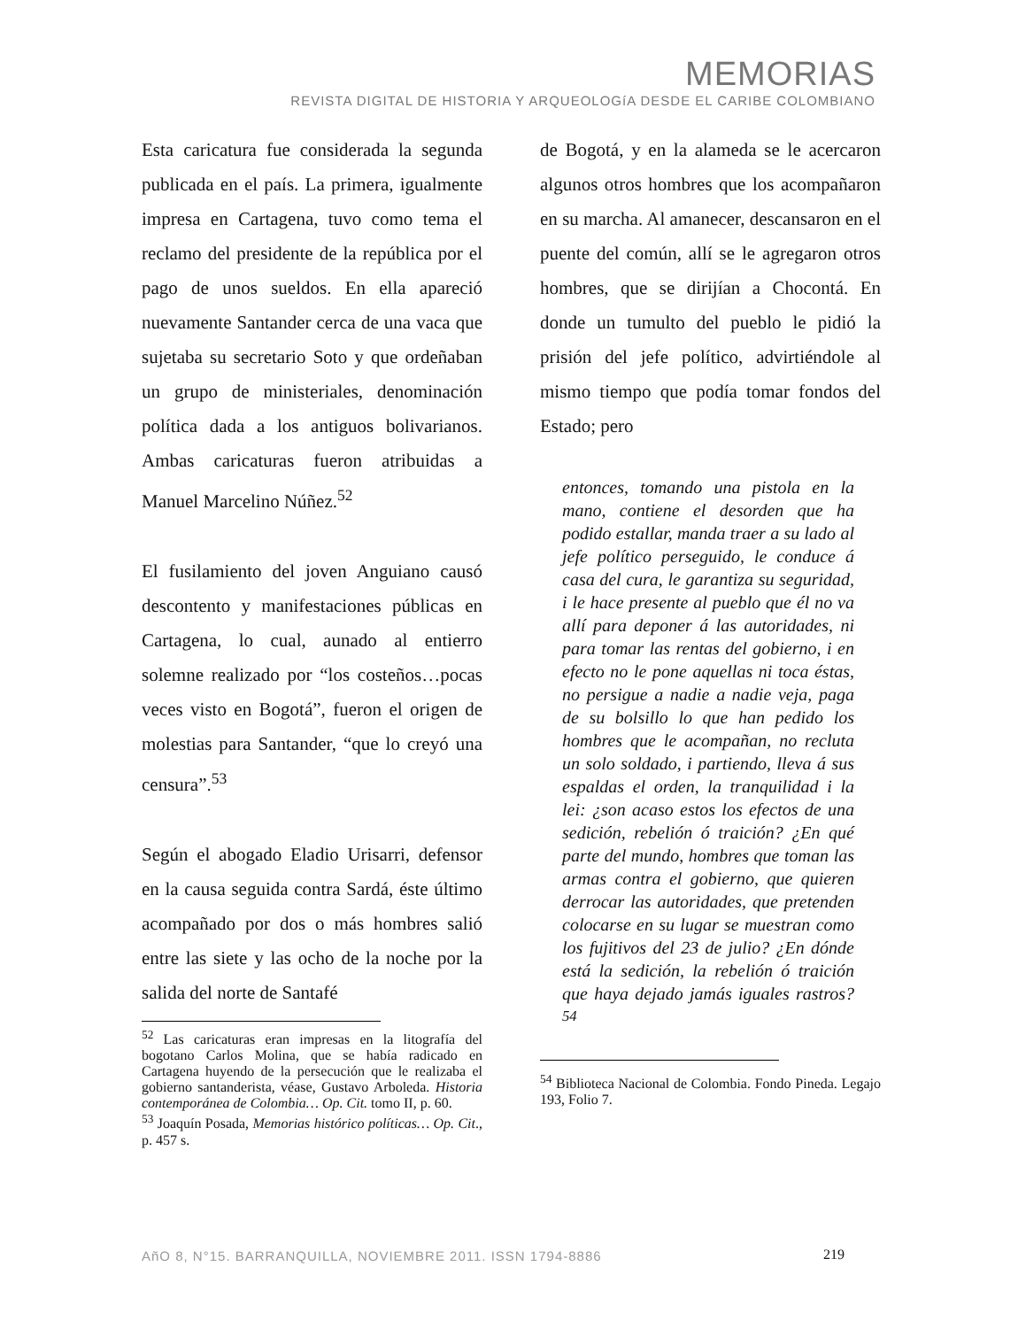MEMORIAS
REVISTA DIGITAL DE HISTORIA Y ARQUEOLOGíA DESDE EL CARIBE COLOMBIANO
Esta caricatura fue considerada la segunda publicada en el país. La primera, igualmente impresa en Cartagena, tuvo como tema el reclamo del presidente de la república por el pago de unos sueldos. En ella apareció nuevamente Santander cerca de una vaca que sujetaba su secretario Soto y que ordeñaban un grupo de ministeriales, denominación política dada a los antiguos bolivarianos. Ambas caricaturas fueron atribuidas a Manuel Marcelino Núñez.<sup>52</sup>
El fusilamiento del joven Anguiano causó descontento y manifestaciones públicas en Cartagena, lo cual, aunado al entierro solemne realizado por “los costeños…pocas veces visto en Bogotá”, fueron el origen de molestias para Santander, “que lo creyó una censura”.<sup>53</sup>
Según el abogado Eladio Urisarri, defensor en la causa seguida contra Sardá, éste último acompañado por dos o más hombres salió entre las siete y las ocho de la noche por la salida del norte de Santafé
<sup>52</sup> Las caricaturas eran impresas en la litografía del bogotano Carlos Molina, que se había radicado en Cartagena huyendo de la persecución que le realizaba el gobierno santanderista, véase, Gustavo Arboleda. Historia contemporánea de Colombia… Op. Cit. tomo II, p. 60.
<sup>53</sup> Joaquín Posada, Memorias histórico políticas… Op. Cit., p. 457 s.
de Bogotá, y en la alameda se le acercaron algunos otros hombres que los acompañaron en su marcha. Al amanecer, descansaron en el puente del común, allí se le agregaron otros hombres, que se dirijían a Chocontá. En donde un tumulto del pueblo le pidió la prisión del jefe político, advirtiéndole al mismo tiempo que podía tomar fondos del Estado; pero
entonces, tomando una pistola en la mano, contiene el desorden que ha podido estallar, manda traer a su lado al jefe político perseguido, le conduce á casa del cura, le garantiza su seguridad, i le hace presente al pueblo que él no va allí para deponer á las autoridades, ni para tomar las rentas del gobierno, i en efecto no le pone aquellas ni toca éstas, no persigue a nadie a nadie veja, paga de su bolsillo lo que han pedido los hombres que le acompañan, no recluta un solo soldado, i partiendo, lleva á sus espaldas el orden, la tranquilidad i la lei: ¿son acaso estos los efectos de una sedición, rebelión ó traición? ¿En qué parte del mundo, hombres que toman las armas contra el gobierno, que quieren derrocar las autoridades, que pretenden colocarse en su lugar se muestran como los fujitivos del 23 de julio? ¿En dónde está la sedición, la rebelión ó traición que haya dejado jamás iguales rastros?<sup>54</sup>
<sup>54</sup> Biblioteca Nacional de Colombia. Fondo Pineda. Legajo 193, Folio 7.
AñO 8, N°15. BARRANQUILLA, NOVIEMBRE 2011. ISSN 1794-8886 219